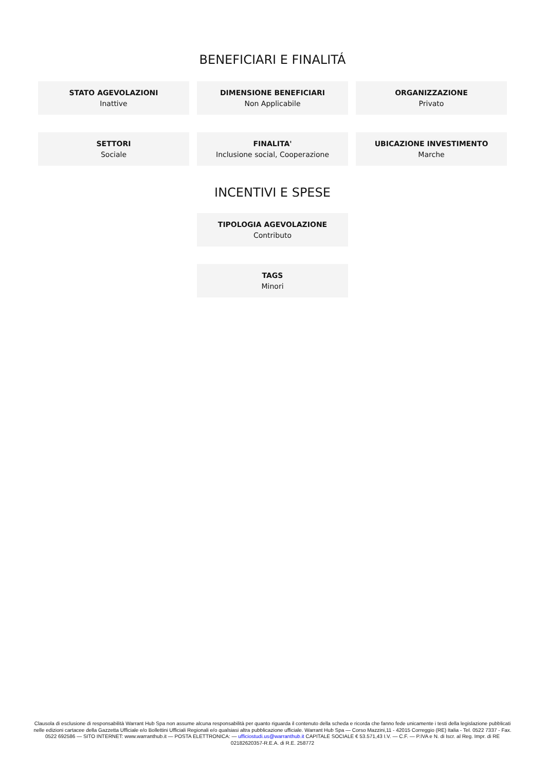BENEFICIARI E FINALITÁ
STATO AGEVOLAZIONI
Inattive
DIMENSIONE BENEFICIARI
Non Applicabile
ORGANIZZAZIONE
Privato
SETTORI
Sociale
FINALITA'
Inclusione social, Cooperazione
UBICAZIONE INVESTIMENTO
Marche
INCENTIVI E SPESE
TIPOLOGIA AGEVOLAZIONE
Contributo
TAGS
Minori
Clausola di esclusione di responsabilità Warrant Hub Spa non assume alcuna responsabilità per quanto riguarda il contenuto della scheda e ricorda che fanno fede unicamente i testi della legislazione pubblicati nelle edizioni cartacee della Gazzetta Ufficiale e/o Bollettini Ufficiali Regionali e/o qualsiasi altra pubblicazione ufficiale. Warrant Hub Spa — Corso Mazzini,11 - 42015 Correggio (RE) Italia - Tel. 0522 7337 - Fax. 0522 692586 — SITO INTERNET: www.warranthub.it — POSTA ELETTRONICA: — ufficiostudi.us@warranthub.it CAPITALE SOCIALE € 53.571,43 I.V. — C.F. — P.IVA e N. di Iscr. al Reg. Impr. di RE 02182620357-R.E.A. di R.E. 258772